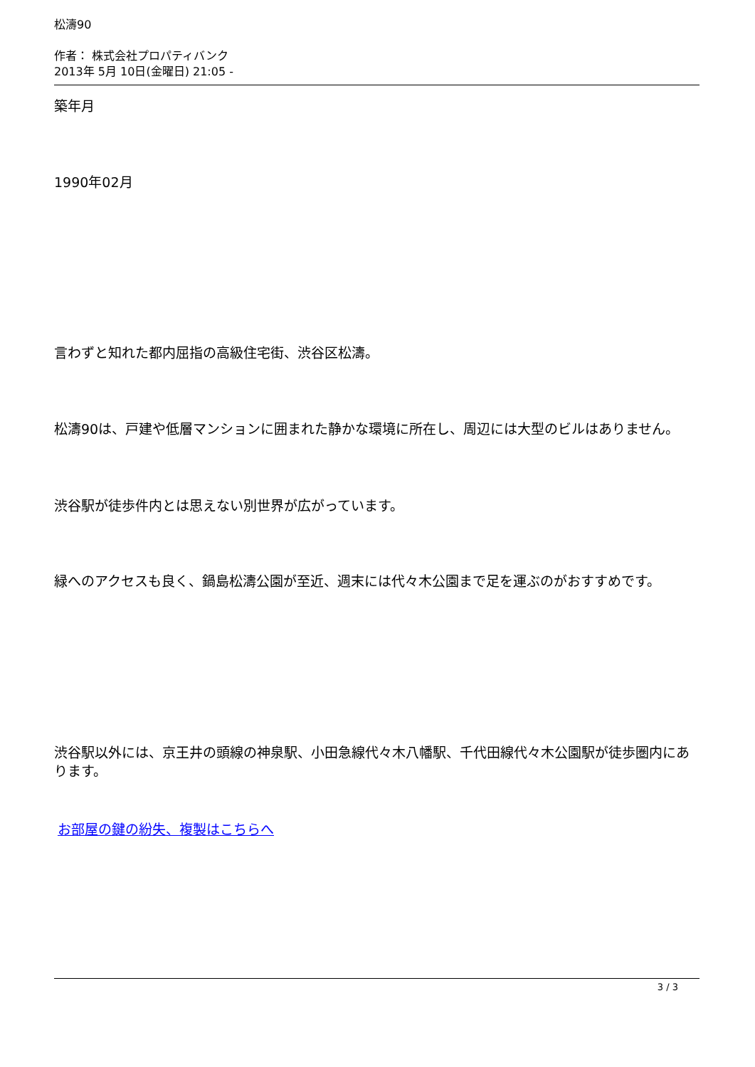松濤90
作者： 株式会社プロパティバンク
2013年 5月 10日(金曜日) 21:05 -
築年月
1990年02月
言わずと知れた都内屈指の高級住宅街、渋谷区松濤。
松濤90は、戸建や低層マンションに囲まれた静かな環境に所在し、周辺には大型のビルはありません。
渋谷駅が徒歩件内とは思えない別世界が広がっています。
緑へのアクセスも良く、鍋島松濤公園が至近、週末には代々木公園まで足を運ぶのがおすすめです。
渋谷駅以外には、京王井の頭線の神泉駅、小田急線代々木八幡駅、千代田線代々木公園駅が徒歩圏内にあります。
お部屋の鍵の紛失、複製はこちらへ
3 / 3